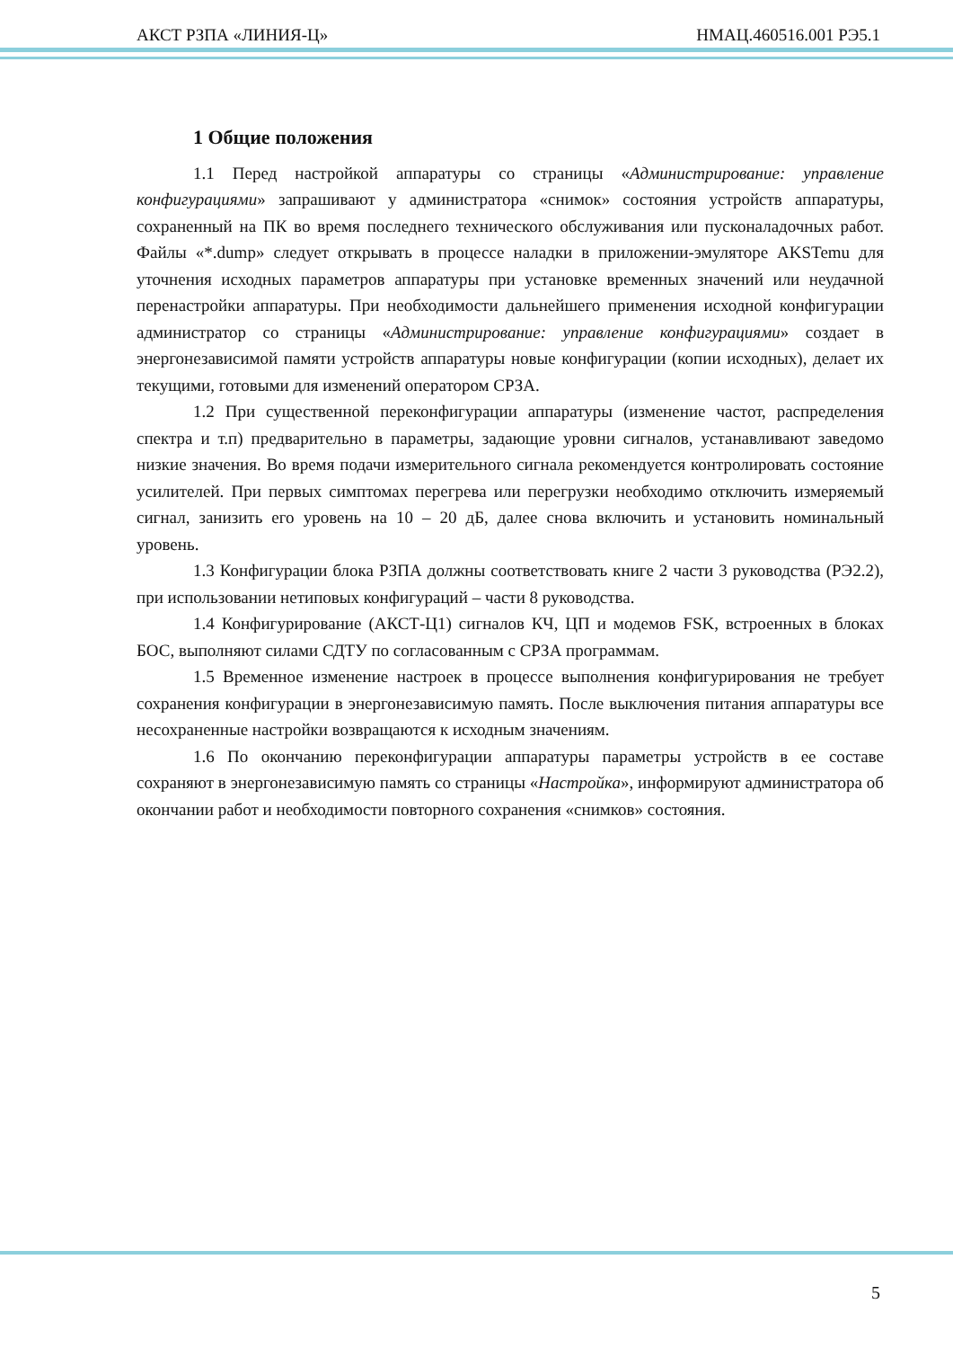АКСТ РЗПА «ЛИНИЯ-Ц» НМАЦ.460516.001 РЭ5.1
1 Общие положения
1.1 Перед настройкой аппаратуры со страницы «Администрирование: управление конфигурациями» запрашивают у администратора «снимок» состояния устройств аппаратуры, сохраненный на ПК во время последнего технического обслуживания или пусконаладочных работ. Файлы «*.dump» следует открывать в процессе наладки в приложении-эмуляторе AKSTemu для уточнения исходных параметров аппаратуры при установке временных значений или неудачной перенастройки аппаратуры. При необходимости дальнейшего применения исходной конфигурации администратор со страницы «Администрирование: управление конфигурациями» создает в энергонезависимой памяти устройств аппаратуры новые конфигурации (копии исходных), делает их текущими, готовыми для изменений оператором СРЗА.
1.2 При существенной переконфигурации аппаратуры (изменение частот, распределения спектра и т.п) предварительно в параметры, задающие уровни сигналов, устанавливают заведомо низкие значения. Во время подачи измерительного сигнала рекомендуется контролировать состояние усилителей. При первых симптомах перегрева или перегрузки необходимо отключить измеряемый сигнал, занизить его уровень на 10 – 20 дБ, далее снова включить и установить номинальный уровень.
1.3 Конфигурации блока РЗПА должны соответствовать книге 2 части 3 руководства (РЭ2.2), при использовании нетиповых конфигураций – части 8 руководства.
1.4 Конфигурирование (АКСТ-Ц1) сигналов КЧ, ЦП и модемов FSK, встроенных в блоках БОС, выполняют силами СДТУ по согласованным с СРЗА программам.
1.5 Временное изменение настроек в процессе выполнения конфигурирования не требует сохранения конфигурации в энергонезависимую память. После выключения питания аппаратуры все несохраненные настройки возвращаются к исходным значениям.
1.6 По окончанию переконфигурации аппаратуры параметры устройств в ее составе сохраняют в энергонезависимую память со страницы «Настройка», информируют администратора об окончании работ и необходимости повторного сохранения «снимков» состояния.
5